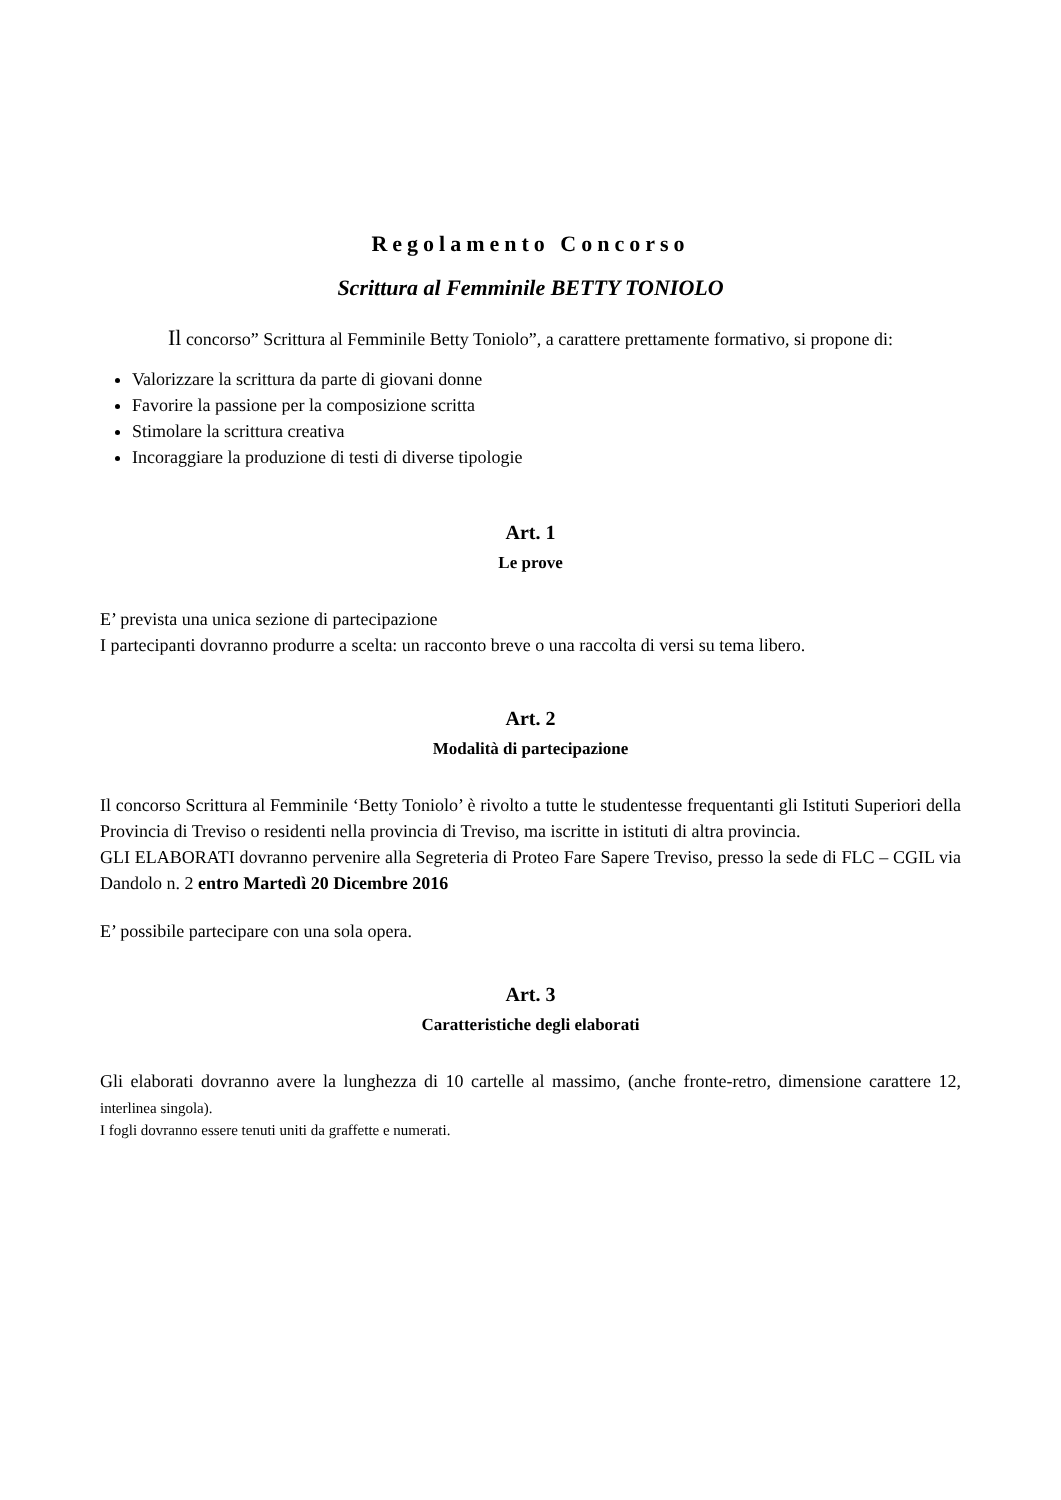Regolamento Concorso
Scrittura al Femminile BETTY TONIOLO
Il concorso” Scrittura al Femminile Betty Toniolo”, a carattere prettamente formativo, si propone di:
Valorizzare la scrittura da parte di giovani donne
Favorire la passione per la composizione scritta
Stimolare la scrittura creativa
Incoraggiare la produzione di testi di diverse tipologie
Art. 1
Le prove
E’ prevista una unica sezione di partecipazione
I partecipanti dovranno produrre a scelta: un racconto breve o una raccolta di versi su tema libero.
Art. 2
Modalità di partecipazione
Il concorso Scrittura al Femminile ‘Betty Toniolo’ è rivolto a tutte le studentesse frequentanti gli Istituti Superiori della Provincia di Treviso o residenti nella provincia di Treviso, ma iscritte in istituti di altra provincia.
GLI ELABORATI dovranno pervenire alla Segreteria di Proteo Fare Sapere Treviso, presso la sede di FLC – CGIL via Dandolo n. 2 entro Martedì 20 Dicembre 2016
E’ possibile partecipare con una sola opera.
Art. 3
Caratteristiche degli elaborati
Gli elaborati dovranno avere la lunghezza di 10 cartelle al massimo, (anche fronte-retro, dimensione carattere 12, interlinea singola).
I fogli dovranno essere tenuti uniti da graffette e numerati.